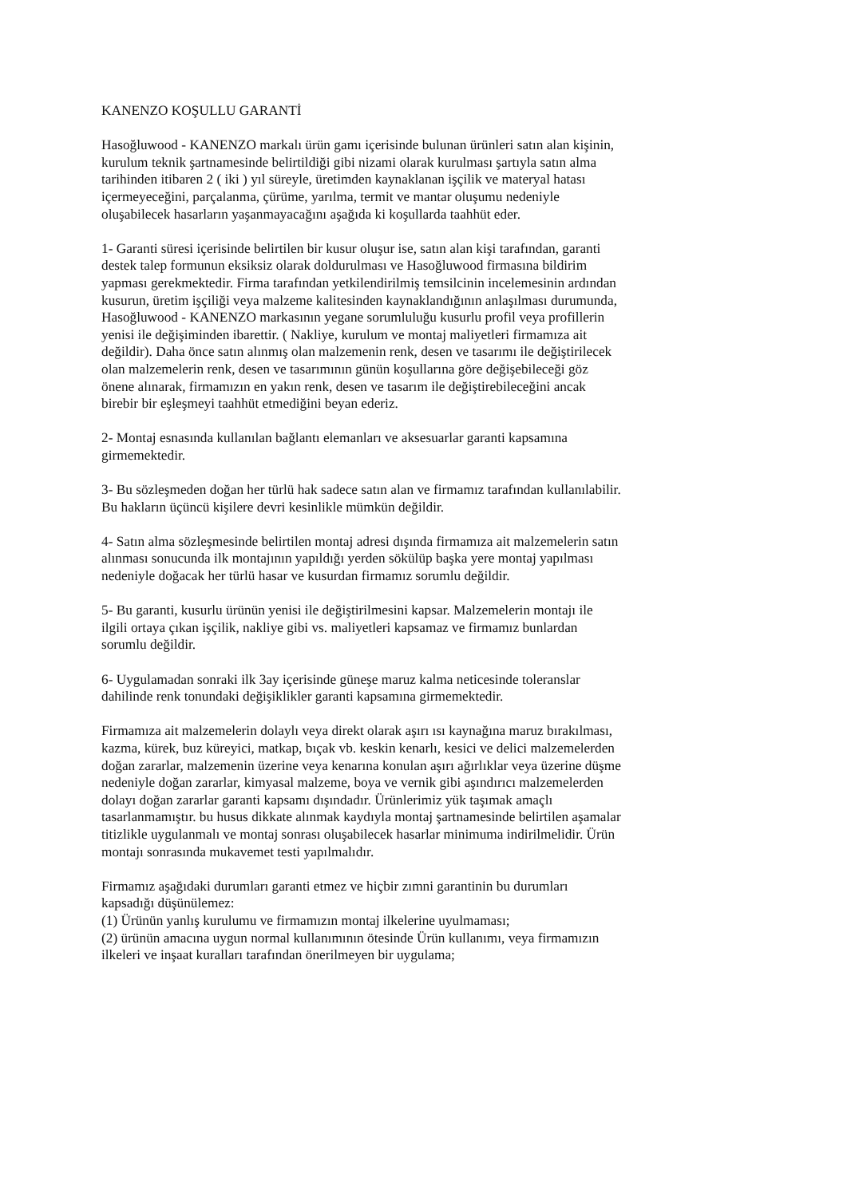KANENZO KOŞULLU GARANTİ
Hasoğluwood - KANENZO markalı ürün gamı içerisinde bulunan ürünleri satın alan kişinin,
kurulum teknik şartnamesinde belirtildiği gibi nizami olarak kurulması şartıyla satın alma
tarihinden itibaren 2 ( iki ) yıl süreyle, üretimden kaynaklanan işçilik ve materyal hatası
içermeyeceğini, parçalanma, çürüme, yarılma, termit ve mantar oluşumu nedeniyle
oluşabilecek hasarların yaşanmayacağını aşağıda ki koşullarda taahhüt eder.
1- Garanti süresi içerisinde belirtilen bir kusur oluşur ise, satın alan kişi tarafından, garanti
destek talep formunun eksiksiz olarak doldurulması ve Hasoğluwood firmasına bildirim
yapması gerekmektedir. Firma tarafından yetkilendirilmiş temsilcinin incelemesinin ardından
kusurun, üretim işçiliği veya malzeme kalitesinden kaynaklandığının anlaşılması durumunda,
Hasoğluwood - KANENZO markasının yegane sorumluluğu kusurlu profil veya profillerin
yenisi ile değişiminden ibarettir. ( Nakliye, kurulum ve montaj maliyetleri firmamıza ait
değildir). Daha önce satın alınmış olan malzemenin renk, desen ve tasarımı ile değiştirilecek
olan malzemelerin renk, desen ve tasarımının günün koşullarına göre değişebileceği göz
önene alınarak, firmamızın en yakın renk, desen ve tasarım ile değiştirebileceğini ancak
birebir bir eşleşmeyi taahhüt etmediğini beyan ederiz.
2- Montaj esnasında kullanılan bağlantı elemanları ve aksesuarlar garanti kapsamına
girmemektedir.
3- Bu sözleşmeden doğan her türlü hak sadece satın alan ve firmamız tarafından kullanılabilir.
Bu hakların üçüncü kişilere devri kesinlikle mümkün değildir.
4- Satın alma sözleşmesinde belirtilen montaj adresi dışında firmamıza ait malzemelerin satın
alınması sonucunda ilk montajının yapıldığı yerden sökülüp başka yere montaj yapılması
nedeniyle doğacak her türlü hasar ve kusurdan firmamız sorumlu değildir.
5- Bu garanti, kusurlu ürünün yenisi ile değiştirilmesini kapsar. Malzemelerin montajı ile
ilgili ortaya çıkan işçilik, nakliye gibi vs. maliyetleri kapsamaz ve firmamız bunlardan
sorumlu değildir.
6- Uygulamadan sonraki ilk 3ay içerisinde güneşe maruz kalma neticesinde toleranslar
dahilinde renk tonundaki değişiklikler garanti kapsamına girmemektedir.
Firmamıza ait malzemelerin dolaylı veya direkt olarak aşırı ısı kaynağına maruz bırakılması,
kazma, kürek, buz küreyici, matkap, bıçak vb. keskin kenarlı, kesici ve delici malzemelerden
doğan zararlar, malzemenin üzerine veya kenarına konulan aşırı ağırlıklar veya üzerine düşme
nedeniyle doğan zararlar, kimyasal malzeme, boya ve vernik gibi aşındırıcı malzemelerden
dolayı doğan zararlar garanti kapsamı dışındadır. Ürünlerimiz yük taşımak amaçlı
tasarlanmamıştır. bu husus dikkate alınmak kaydıyla montaj şartnamesinde belirtilen aşamalar
titizlikle uygulanmalı ve montaj sonrası oluşabilecek hasarlar minimuma indirilmelidir. Ürün
montajı sonrasında mukavemet testi yapılmalıdır.
Firmamız aşağıdaki durumları garanti etmez ve hiçbir zımni garantinin bu durumları
kapsadığı düşünülemez:
(1) Ürünün yanlış kurulumu ve firmamızın montaj ilkelerine uyulmaması;
(2) ürünün amacına uygun normal kullanımının ötesinde Ürün kullanımı, veya firmamızın
ilkeleri ve inşaat kuralları tarafından önerilmeyen bir uygulama;